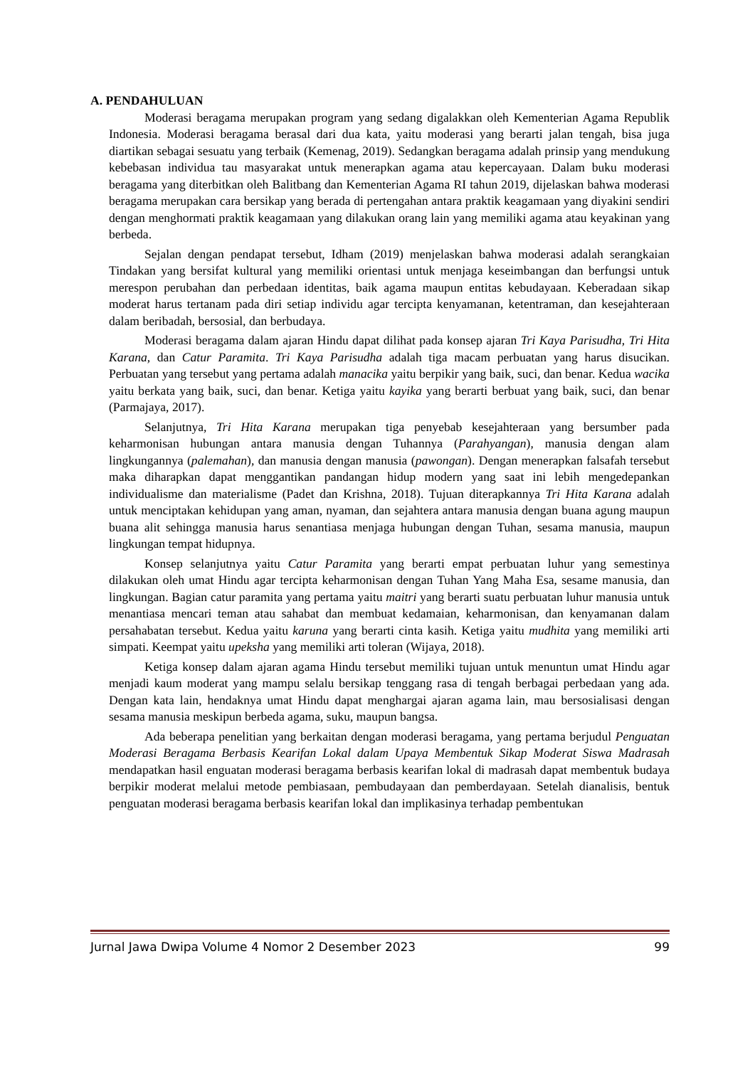A. PENDAHULUAN
Moderasi beragama merupakan program yang sedang digalakkan oleh Kementerian Agama Republik Indonesia. Moderasi beragama berasal dari dua kata, yaitu moderasi yang berarti jalan tengah, bisa juga diartikan sebagai sesuatu yang terbaik (Kemenag, 2019). Sedangkan beragama adalah prinsip yang mendukung kebebasan individua tau masyarakat untuk menerapkan agama atau kepercayaan. Dalam buku moderasi beragama yang diterbitkan oleh Balitbang dan Kementerian Agama RI tahun 2019, dijelaskan bahwa moderasi beragama merupakan cara bersikap yang berada di pertengahan antara praktik keagamaan yang diyakini sendiri dengan menghormati praktik keagamaan yang dilakukan orang lain yang memiliki agama atau keyakinan yang berbeda.
Sejalan dengan pendapat tersebut, Idham (2019) menjelaskan bahwa moderasi adalah serangkaian Tindakan yang bersifat kultural yang memiliki orientasi untuk menjaga keseimbangan dan berfungsi untuk merespon perubahan dan perbedaan identitas, baik agama maupun entitas kebudayaan. Keberadaan sikap moderat harus tertanam pada diri setiap individu agar tercipta kenyamanan, ketentraman, dan kesejahteraan dalam beribadah, bersosial, dan berbudaya.
Moderasi beragama dalam ajaran Hindu dapat dilihat pada konsep ajaran Tri Kaya Parisudha, Tri Hita Karana, dan Catur Paramita. Tri Kaya Parisudha adalah tiga macam perbuatan yang harus disucikan. Perbuatan yang tersebut yang pertama adalah manacika yaitu berpikir yang baik, suci, dan benar. Kedua wacika yaitu berkata yang baik, suci, dan benar. Ketiga yaitu kayika yang berarti berbuat yang baik, suci, dan benar (Parmajaya, 2017).
Selanjutnya, Tri Hita Karana merupakan tiga penyebab kesejahteraan yang bersumber pada keharmonisan hubungan antara manusia dengan Tuhannya (Parahyangan), manusia dengan alam lingkungannya (palemahan), dan manusia dengan manusia (pawongan). Dengan menerapkan falsafah tersebut maka diharapkan dapat menggantikan pandangan hidup modern yang saat ini lebih mengedepankan individualisme dan materialisme (Padet dan Krishna, 2018). Tujuan diterapkannya Tri Hita Karana adalah untuk menciptakan kehidupan yang aman, nyaman, dan sejahtera antara manusia dengan buana agung maupun buana alit sehingga manusia harus senantiasa menjaga hubungan dengan Tuhan, sesama manusia, maupun lingkungan tempat hidupnya.
Konsep selanjutnya yaitu Catur Paramita yang berarti empat perbuatan luhur yang semestinya dilakukan oleh umat Hindu agar tercipta keharmonisan dengan Tuhan Yang Maha Esa, sesame manusia, dan lingkungan. Bagian catur paramita yang pertama yaitu maitri yang berarti suatu perbuatan luhur manusia untuk menantiasa mencari teman atau sahabat dan membuat kedamaian, keharmonisan, dan kenyamanan dalam persahabatan tersebut. Kedua yaitu karuna yang berarti cinta kasih. Ketiga yaitu mudhita yang memiliki arti simpati. Keempat yaitu upeksha yang memiliki arti toleran (Wijaya, 2018).
Ketiga konsep dalam ajaran agama Hindu tersebut memiliki tujuan untuk menuntun umat Hindu agar menjadi kaum moderat yang mampu selalu bersikap tenggang rasa di tengah berbagai perbedaan yang ada. Dengan kata lain, hendaknya umat Hindu dapat menghargai ajaran agama lain, mau bersosialisasi dengan sesama manusia meskipun berbeda agama, suku, maupun bangsa.
Ada beberapa penelitian yang berkaitan dengan moderasi beragama, yang pertama berjudul Penguatan Moderasi Beragama Berbasis Kearifan Lokal dalam Upaya Membentuk Sikap Moderat Siswa Madrasah mendapatkan hasil enguatan moderasi beragama berbasis kearifan lokal di madrasah dapat membentuk budaya berpikir moderat melalui metode pembiasaan, pembudayaan dan pemberdayaan. Setelah dianalisis, bentuk penguatan moderasi beragama berbasis kearifan lokal dan implikasinya terhadap pembentukan
Jurnal Jawa Dwipa Volume 4 Nomor 2 Desember 2023 99